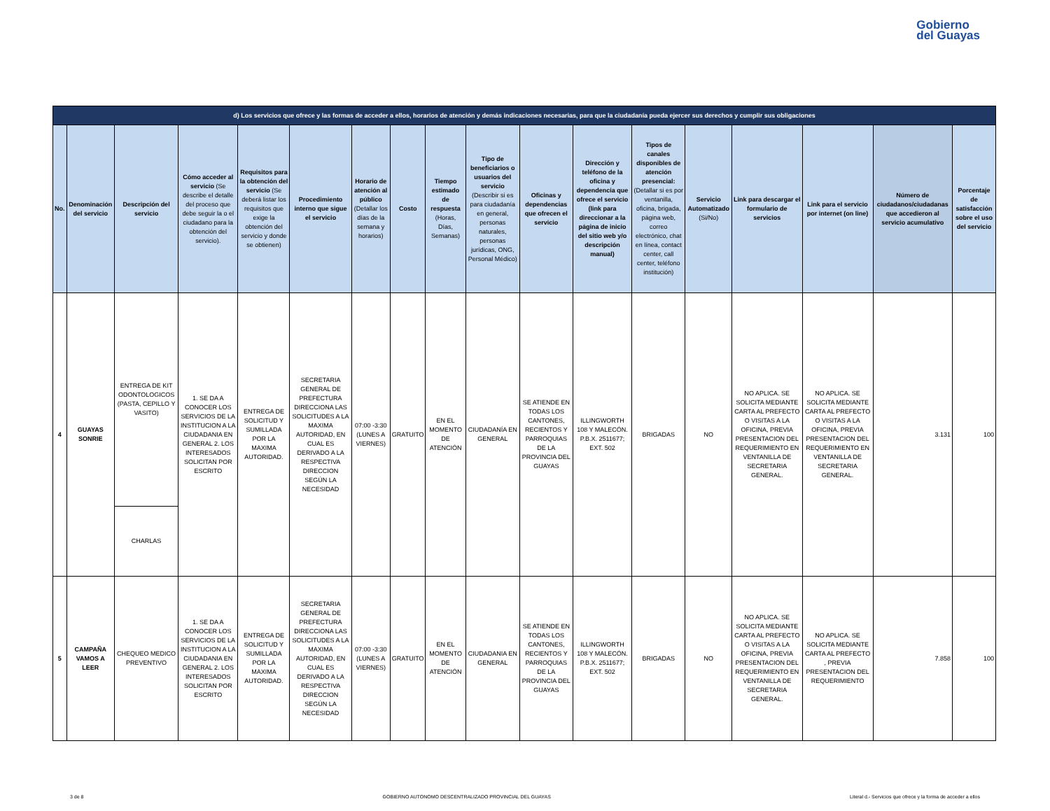Gobierno
del Guayas
| d) Los servicios que ofrece y las formas de acceder a ellos, horarios de atención y demás indicaciones necesarias, para que la ciudadanía pueda ejercer sus derechos y cumplir sus obligaciones | | | | | | | | | | | | | | | | | |
| No. | Denominación del servicio | Descripción del servicio | Cómo acceder al servicio (Se describe el detalle del proceso que debe seguir la o el ciudadano para la obtención del servicio). | Requisitos para la obtención del servicio (Se deberá listar los requisitos que exige la obtención del servicio y donde se obtienen) | Procedimiento interno que sigue el servicio | Horario de atención al público (Detallar los días de la semana y horarios) | Costo | Tiempo estimado de respuesta (Horas, Días, Semanas) | Tipo de beneficiarios o usuarios del servicio (Describir si es para ciudadanía en general, personas naturales, personas jurídicas, ONG, Personal Médico) | Oficinas y dependencias que ofrecen el servicio | Dirección y teléfono de la oficina y dependencia que ofrece el servicio (link para direccionar a la página de inicio del sitio web y/o descripción manual) | Tipos de canales disponibles de atención presencial: (Detallar si es por ventanilla, oficina, brigada, página web, correo electrónico, chat en línea, contact center, call center, teléfono institución) | Servicio Automatizado (Si/No) | Link para descargar el formulario de servicios | Link para el servicio por internet (on line) | Número de ciudadanos/ciudadanas que accedieron al servicio acumulativo | Porcentaje de satisfacción sobre el uso del servicio |
| 4 | GUAYAS SONRIE | ENTREGA DE KIT ODONTOLOGICOS (PASTA, CEPILLO Y VASITO) | 1. SE DA A CONOCER LOS SERVICIOS DE LA INSTITUCION A LA CIUDADANIA EN GENERAL 2. LOS INTERESADOS SOLICITAN POR ESCRITO | ENTREGA DE SOLICITUD Y SUMILLADA POR LA MAXIMA AUTORIDAD. | SECRETARIA GENERAL DE PREFECTURA DIRECCIONA LAS SOLICITUDES A LA MAXIMA AUTORIDAD, EN CUAL ES DERIVADO A LA RESPECTIVA DIRECCION SEGÚN LA NECESIDAD | 07:00 -3:30 (LUNES A VIERNES) | GRATUITO | EN EL MOMENTO DE ATENCIÓN | CIUDADANÍA EN GENERAL | SE ATIENDE EN TODAS LOS CANTONES, RECIENTOS Y PARROQUIAS DE LA PROVINCIA DEL GUAYAS | ILLINGWORTH 108 Y MALECÓN. P.B.X. 2511677; EXT. 502 | BRIGADAS | NO | NO APLICA. SE SOLICITA MEDIANTE CARTA AL PREFECTO O VISITAS A LA OFICINA, PREVIA PRESENTACION DEL REQUERIMIENTO EN VENTANILLA DE SECRETARIA GENERAL. | NO APLICA. SE SOLICITA MEDIANTE CARTA AL PREFECTO O VISITAS A LA OFICINA, PREVIA PRESENTACION DEL REQUERIMIENTO EN VENTANILLA DE SECRETARIA GENERAL. | 3.131 | 100 |
| | | CHARLAS | | | | | | | | | | | | | | | |
| 5 | CAMPAÑA VAMOS A LEER | CHEQUEO MEDICO PREVENTIVO | 1. SE DA A CONOCER LOS SERVICIOS DE LA INSTITUCION A LA CIUDADANIA EN GENERAL 2. LOS INTERESADOS SOLICITAN POR ESCRITO | ENTREGA DE SOLICITUD Y SUMILLADA POR LA MAXIMA AUTORIDAD. | SECRETARIA GENERAL DE PREFECTURA DIRECCIONA LAS SOLICITUDES A LA MAXIMA AUTORIDAD, EN CUAL ES DERIVADO A LA RESPECTIVA DIRECCION SEGÚN LA NECESIDAD | 07:00 -3:30 (LUNES A VIERNES) | GRATUITO | EN EL MOMENTO DE ATENCIÓN | CIUDADANIA EN GENERAL | SE ATIENDE EN TODAS LOS CANTONES, RECIENTOS Y PARROQUIAS DE LA PROVINCIA DEL GUAYAS | ILLINGWORTH 108 Y MALECÓN. P.B.X. 2511677; EXT. 502 | BRIGADAS | NO | NO APLICA. SE SOLICITA MEDIANTE CARTA AL PREFECTO O VISITAS A LA OFICINA, PREVIA PRESENTACION DEL REQUERIMIENTO EN VENTANILLA DE SECRETARIA GENERAL. | NO APLICA. SE SOLICITA MEDIANTE CARTA AL PREFECTO , PREVIA PRESENTACION DEL REQUERIMIENTO | 7.858 | 100 |
3 de 8 GOBIERNO AUTONOMO DESCENTRALIZADO PROVINCIAL DEL GUAYAS Literal d.- Servicios que ofrece y la forma de acceder a ellos